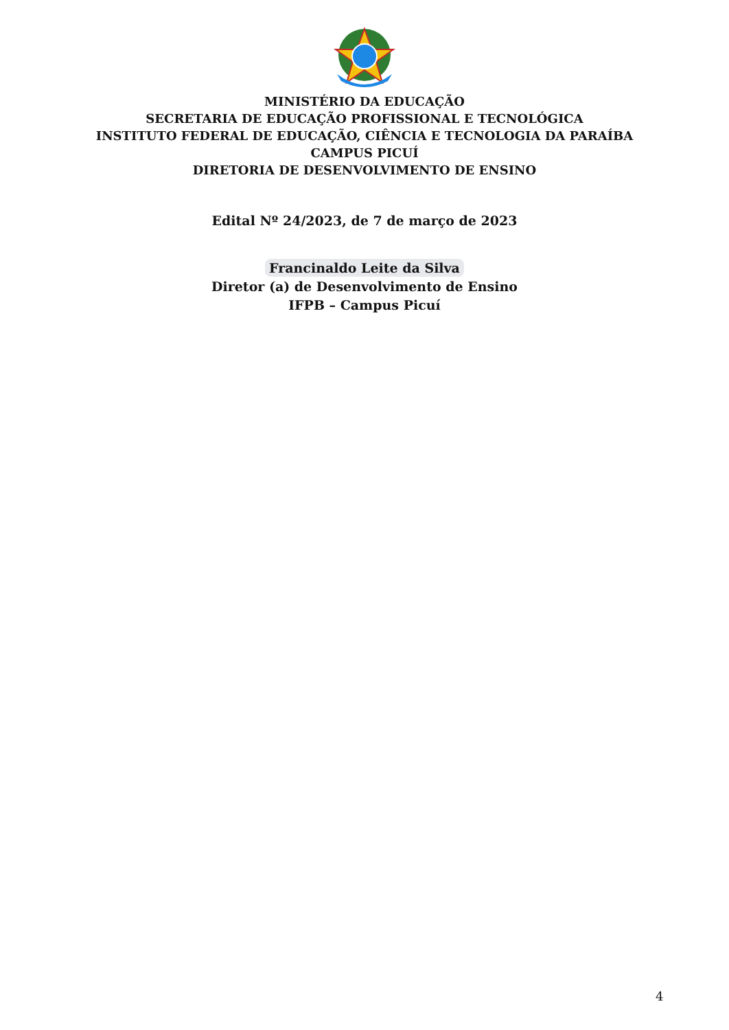MINISTÉRIO DA EDUCAÇÃO
SECRETARIA DE EDUCAÇÃO PROFISSIONAL E TECNOLÓGICA
INSTITUTO FEDERAL DE EDUCAÇÃO, CIÊNCIA E TECNOLOGIA DA PARAÍBA
CAMPUS PICUÍ
DIRETORIA DE DESENVOLVIMENTO DE ENSINO
Edital Nº 24/2023, de 7 de março de 2023
Francinaldo Leite da Silva
Diretor (a) de Desenvolvimento de Ensino
IFPB – Campus Picuí
4